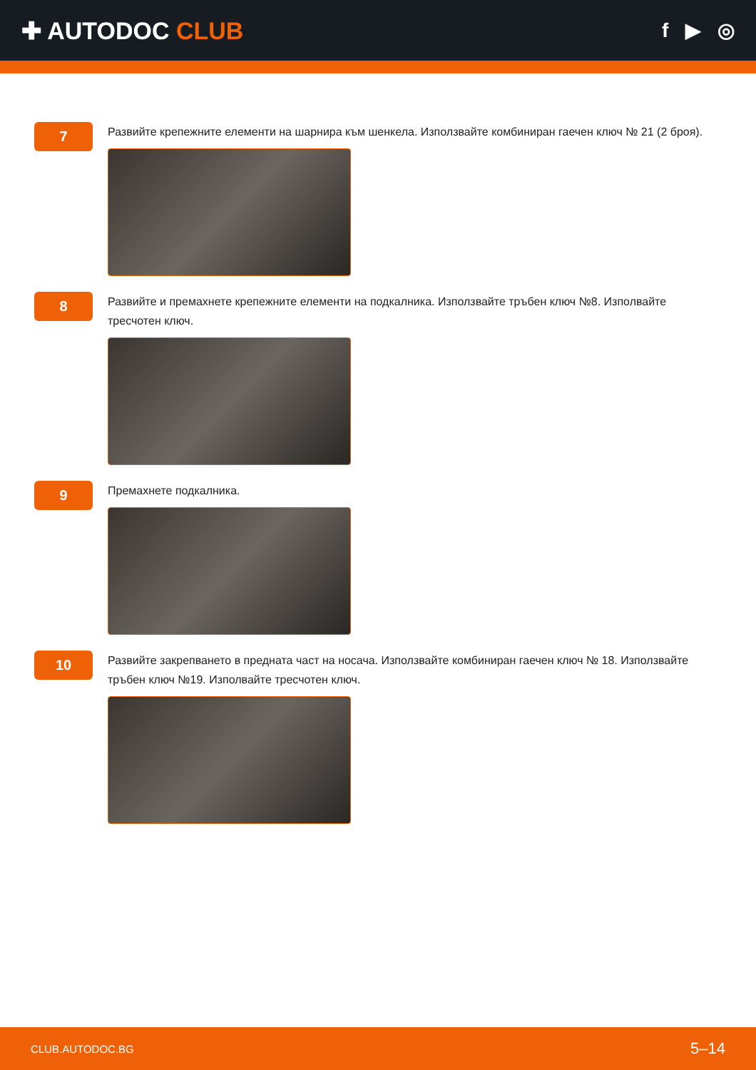✚ AUTODOC CLUB
f ▶ ◎
7
Развийте крепежните елементи на шарнира към шенкела. Използвайте комбиниран гаечен ключ № 21 (2 броя).
8
Развийте и премахнете крепежните елементи на подкалника. Използвайте тръбен ключ №8. Изполвайте тресчотен ключ.
9
Премахнете подкалника.
10
Развийте закрепването в предната част на носача. Използвайте комбиниран гаечен ключ № 18. Използвайте тръбен ключ №19. Изполвайте тресчотен ключ.
CLUB.AUTODOC.BG 5–14